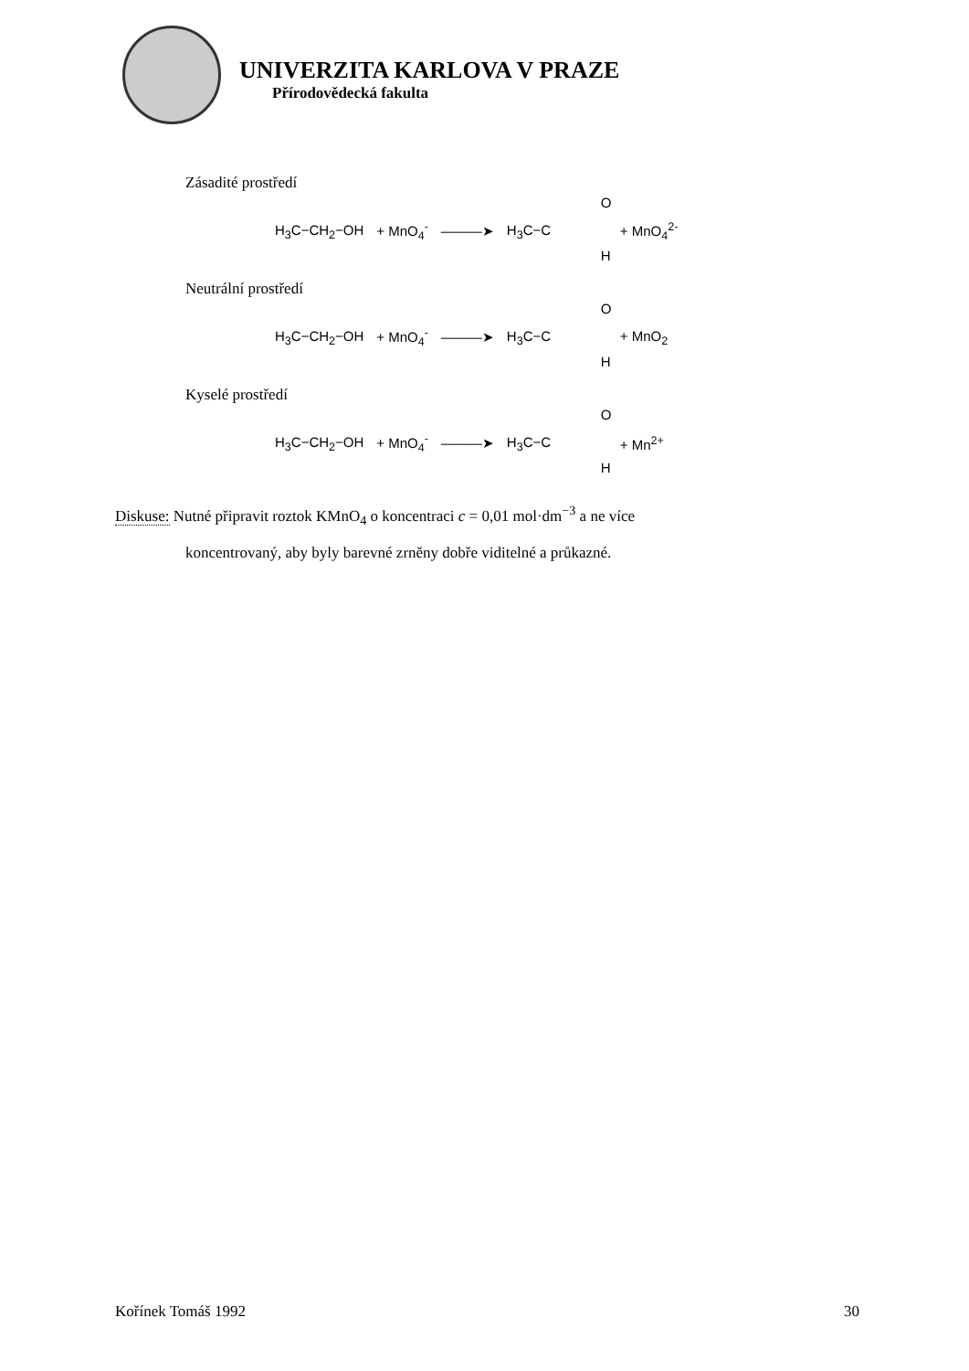UNIVERZITA KARLOVA V PRAZE
Přírodovědecká fakulta
Zásadité prostředí
H<sub>3</sub>C−CH<sub>2</sub>−OH + MnO<sub>4</sub><sup>-</sup> ———➤ H<sub>3</sub>C−C O H + MnO<sub>4</sub><sup>2-</sup>
Neutrální prostředí
H<sub>3</sub>C−CH<sub>2</sub>−OH + MnO<sub>4</sub><sup>-</sup> ———➤ H<sub>3</sub>C−C O H + MnO<sub>2</sub>
Kyselé prostředí
H<sub>3</sub>C−CH<sub>2</sub>−OH + MnO<sub>4</sub><sup>-</sup> ———➤ H<sub>3</sub>C−C O H + Mn<sup>2+</sup>
Diskuse: Nutné připravit roztok KMnO<sub>4</sub> o koncentraci c = 0,01 mol·dm<sup>−3</sup> a ne více
koncentrovaný, aby byly barevné zrněny dobře viditelné a průkazné.
Kořínek Tomáš 1992 30